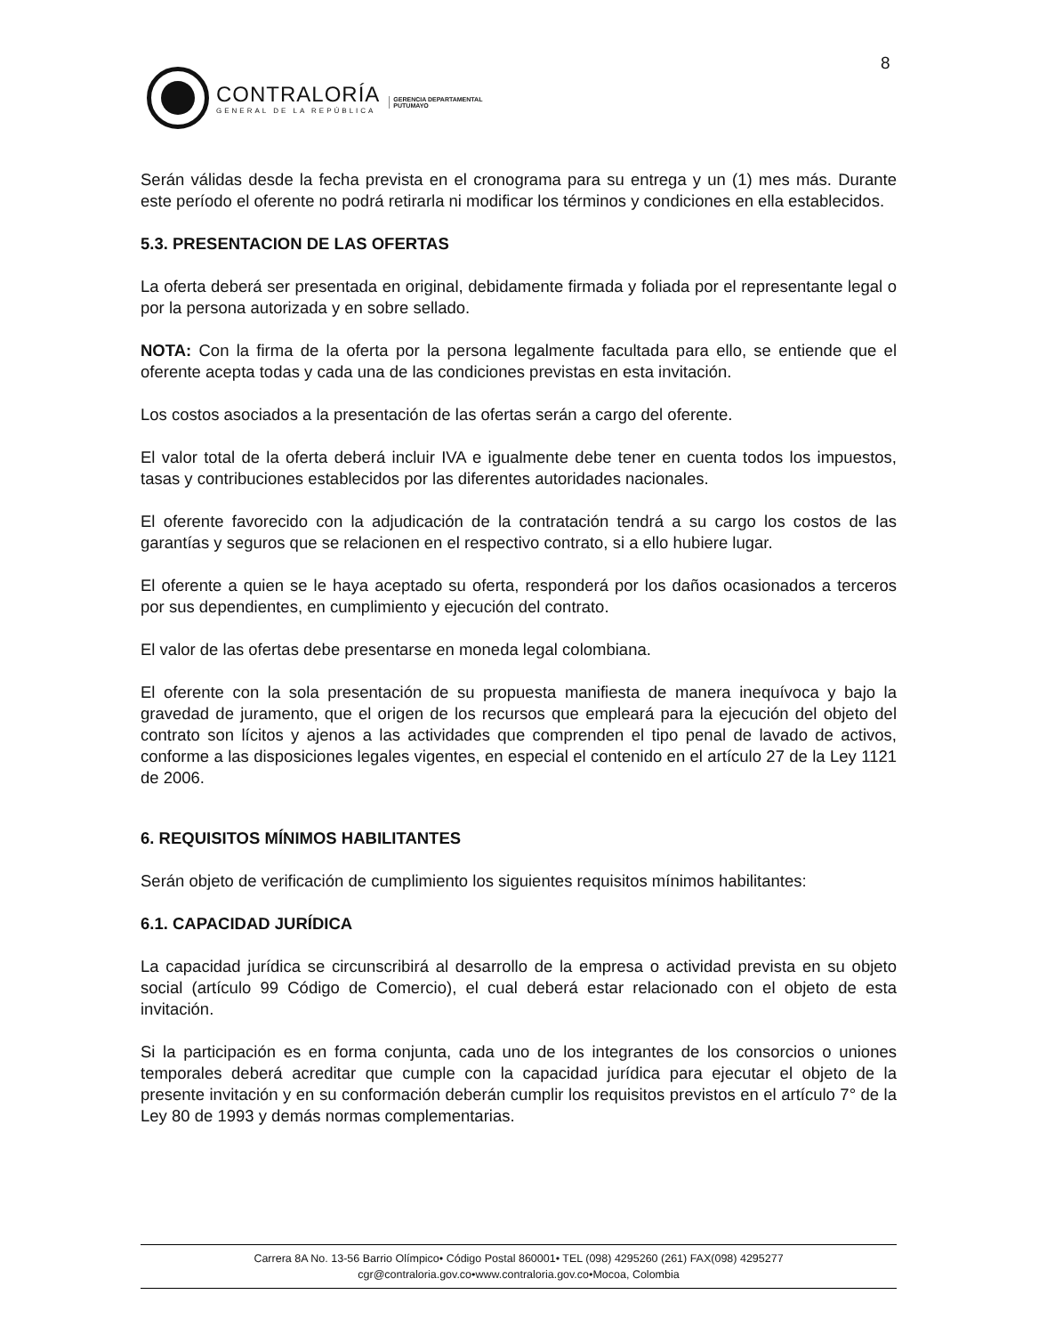8
CONTRALORÍA
GENERAL DE LA REPÚBLICA
GERENCIA DEPARTAMENTAL
PUTUMAYO
Serán válidas desde la fecha prevista en el cronograma para su entrega y un (1) mes más. Durante este período el oferente no podrá retirarla ni modificar los términos y condiciones en ella establecidos.
5.3. PRESENTACION DE LAS OFERTAS
La oferta deberá ser presentada en original, debidamente firmada y foliada por el representante legal o por la persona autorizada y en sobre sellado.
NOTA: Con la firma de la oferta por la persona legalmente facultada para ello, se entiende que el oferente acepta todas y cada una de las condiciones previstas en esta invitación.
Los costos asociados a la presentación de las ofertas serán a cargo del oferente.
El valor total de la oferta deberá incluir IVA e igualmente debe tener en cuenta todos los impuestos, tasas y contribuciones establecidos por las diferentes autoridades nacionales.
El oferente favorecido con la adjudicación de la contratación tendrá a su cargo los costos de las garantías y seguros que se relacionen en el respectivo contrato, si a ello hubiere lugar.
El oferente a quien se le haya aceptado su oferta, responderá por los daños ocasionados a terceros por sus dependientes, en cumplimiento y ejecución del contrato.
El valor de las ofertas debe presentarse en moneda legal colombiana.
El oferente con la sola presentación de su propuesta manifiesta de manera inequívoca y bajo la gravedad de juramento, que el origen de los recursos que empleará para la ejecución del objeto del contrato son lícitos y ajenos a las actividades que comprenden el tipo penal de lavado de activos, conforme a las disposiciones legales vigentes, en especial el contenido en el artículo 27 de la Ley 1121 de 2006.
6. REQUISITOS MÍNIMOS HABILITANTES
Serán objeto de verificación de cumplimiento los siguientes requisitos mínimos habilitantes:
6.1. CAPACIDAD JURÍDICA
La capacidad jurídica se circunscribirá al desarrollo de la empresa o actividad prevista en su objeto social (artículo 99 Código de Comercio), el cual deberá estar relacionado con el objeto de esta invitación.
Si la participación es en forma conjunta, cada uno de los integrantes de los consorcios o uniones temporales deberá acreditar que cumple con la capacidad jurídica para ejecutar el objeto de la presente invitación y en su conformación deberán cumplir los requisitos previstos en el artículo 7° de la Ley 80 de 1993 y demás normas complementarias.
Carrera 8A No. 13-56 Barrio Olímpico• Código Postal 860001• TEL (098) 4295260 (261) FAX(098) 4295277
cgr@contraloria.gov.co•www.contraloria.gov.co•Mocoa, Colombia